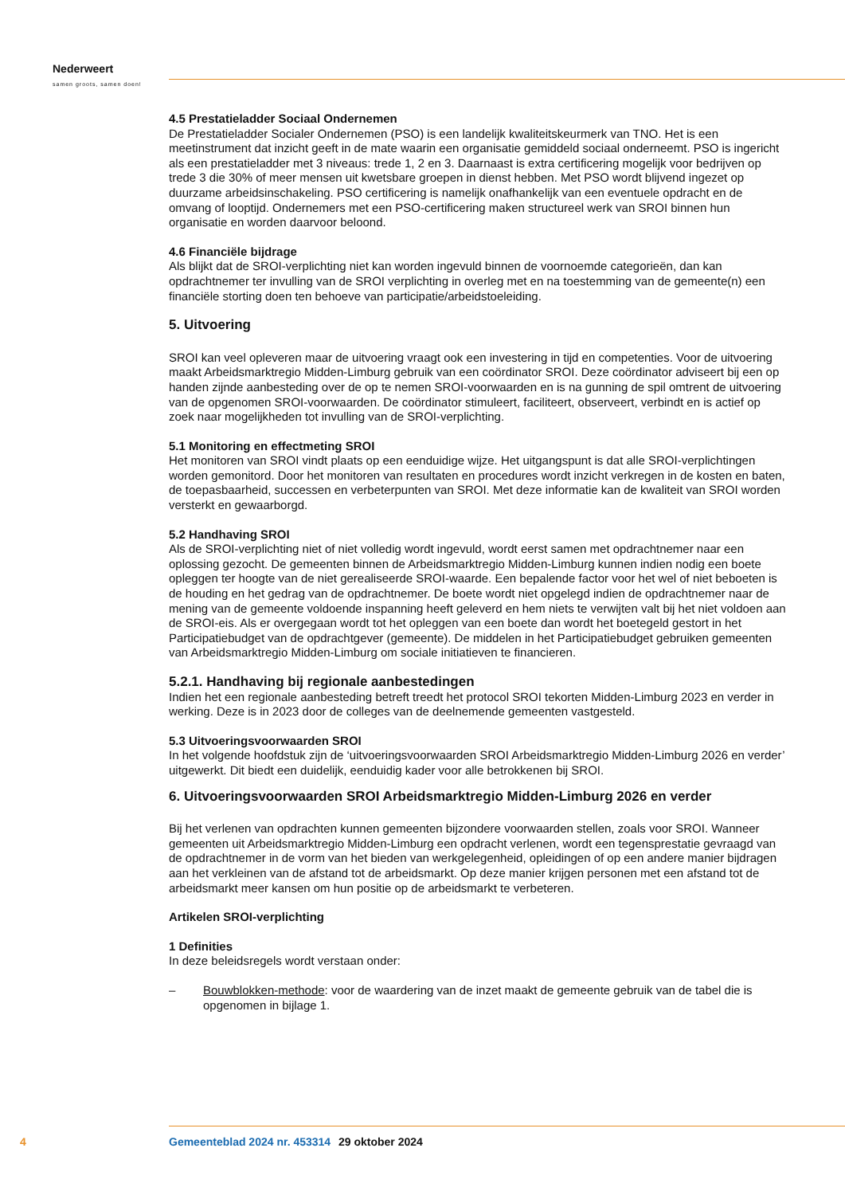Nederweert
samen groots, samen doen!
4.5 Prestatieladder Sociaal Ondernemen
De Prestatieladder Socialer Ondernemen (PSO) is een landelijk kwaliteitskeurmerk van TNO. Het is een meetinstrument dat inzicht geeft in de mate waarin een organisatie gemiddeld sociaal onderneemt. PSO is ingericht als een prestatieladder met 3 niveaus: trede 1, 2 en 3. Daarnaast is extra certificering mogelijk voor bedrijven op trede 3 die 30% of meer mensen uit kwetsbare groepen in dienst hebben. Met PSO wordt blijvend ingezet op duurzame arbeidsinschakeling. PSO certificering is namelijk onafhankelijk van een eventuele opdracht en de omvang of looptijd. Ondernemers met een PSO-certificering maken structureel werk van SROI binnen hun organisatie en worden daarvoor beloond.
4.6 Financiële bijdrage
Als blijkt dat de SROI-verplichting niet kan worden ingevuld binnen de voornoemde categorieën, dan kan opdrachtnemer ter invulling van de SROI verplichting in overleg met en na toestemming van de gemeente(n) een financiële storting doen ten behoeve van participatie/arbeidstoeleiding.
5. Uitvoering
SROI kan veel opleveren maar de uitvoering vraagt ook een investering in tijd en competenties. Voor de uitvoering maakt Arbeidsmarktregio Midden-Limburg gebruik van een coördinator SROI. Deze coördinator adviseert bij een op handen zijnde aanbesteding over de op te nemen SROI-voorwaarden en is na gunning de spil omtrent de uitvoering van de opgenomen SROI-voorwaarden. De coördinator stimuleert, faciliteert, observeert, verbindt en is actief op zoek naar mogelijkheden tot invulling van de SROI-verplichting.
5.1 Monitoring en effectmeting SROI
Het monitoren van SROI vindt plaats op een eenduidige wijze. Het uitgangspunt is dat alle SROI-verplichtingen worden gemonitord. Door het monitoren van resultaten en procedures wordt inzicht verkregen in de kosten en baten, de toepasbaarheid, successen en verbeterpunten van SROI. Met deze informatie kan de kwaliteit van SROI worden versterkt en gewaarborgd.
5.2 Handhaving SROI
Als de SROI-verplichting niet of niet volledig wordt ingevuld, wordt eerst samen met opdrachtnemer naar een oplossing gezocht. De gemeenten binnen de Arbeidsmarktregio Midden-Limburg kunnen indien nodig een boete opleggen ter hoogte van de niet gerealiseerde SROI-waarde. Een bepalende factor voor het wel of niet beboeten is de houding en het gedrag van de opdrachtnemer. De boete wordt niet opgelegd indien de opdrachtnemer naar de mening van de gemeente voldoende inspanning heeft geleverd en hem niets te verwijten valt bij het niet voldoen aan de SROI-eis. Als er overgegaan wordt tot het opleggen van een boete dan wordt het boetegeld gestort in het Participatiebudget van de opdrachtgever (gemeente). De middelen in het Participatiebudget gebruiken gemeenten van Arbeidsmarktregio Midden-Limburg om sociale initiatieven te financieren.
5.2.1. Handhaving bij regionale aanbestedingen
Indien het een regionale aanbesteding betreft treedt het protocol SROI tekorten Midden-Limburg 2023 en verder in werking. Deze is in 2023 door de colleges van de deelnemende gemeenten vastgesteld.
5.3 Uitvoeringsvoorwaarden SROI
In het volgende hoofdstuk zijn de ‘uitvoeringsvoorwaarden SROI Arbeidsmarktregio Midden-Limburg 2026 en verder’ uitgewerkt. Dit biedt een duidelijk, eenduidig kader voor alle betrokkenen bij SROI.
6. Uitvoeringsvoorwaarden SROI Arbeidsmarktregio Midden-Limburg 2026 en verder
Bij het verlenen van opdrachten kunnen gemeenten bijzondere voorwaarden stellen, zoals voor SROI. Wanneer gemeenten uit Arbeidsmarktregio Midden-Limburg een opdracht verlenen, wordt een tegensprestatie gevraagd van de opdrachtnemer in de vorm van het bieden van werkgelegenheid, opleidingen of op een andere manier bijdragen aan het verkleinen van de afstand tot de arbeidsmarkt. Op deze manier krijgen personen met een afstand tot de arbeidsmarkt meer kansen om hun positie op de arbeidsmarkt te verbeteren.
Artikelen SROI-verplichting
1 Definities
In deze beleidsregels wordt verstaan onder:
– Bouwblokken-methode: voor de waardering van de inzet maakt de gemeente gebruik van de tabel die is opgenomen in bijlage 1.
4 Gemeenteblad 2024 nr. 453314 29 oktober 2024